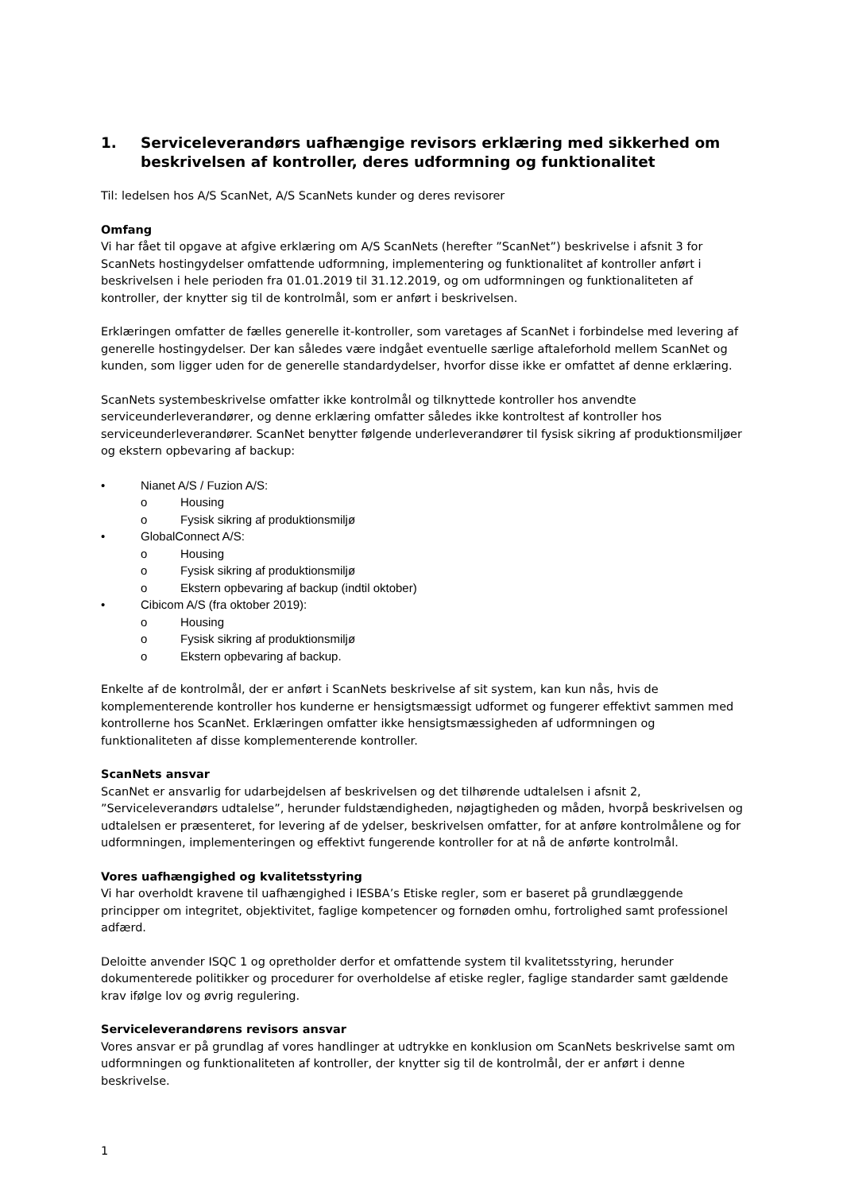1. Serviceleverandørs uafhængige revisors erklæring med sikkerhed om beskrivelsen af kontroller, deres udformning og funktionalitet
Til: ledelsen hos A/S ScanNet, A/S ScanNets kunder og deres revisorer
Omfang
Vi har fået til opgave at afgive erklæring om A/S ScanNets (herefter ”ScanNet”) beskrivelse i afsnit 3 for ScanNets hostingydelser omfattende udformning, implementering og funktionalitet af kontroller anført i beskrivelsen i hele perioden fra 01.01.2019 til 31.12.2019, og om udformningen og funktionaliteten af kontroller, der knytter sig til de kontrolmål, som er anført i beskrivelsen.
Erklæringen omfatter de fælles generelle it-kontroller, som varetages af ScanNet i forbindelse med levering af generelle hostingydelser. Der kan således være indgået eventuelle særlige aftaleforhold mellem ScanNet og kunden, som ligger uden for de generelle standardydelser, hvorfor disse ikke er omfattet af denne erklæring.
ScanNets systembeskrivelse omfatter ikke kontrolmål og tilknyttede kontroller hos anvendte serviceunderleverandører, og denne erklæring omfatter således ikke kontroltest af kontroller hos serviceunderleverandører. ScanNet benytter følgende underleverandører til fysisk sikring af produktionsmiljøer og ekstern opbevaring af backup:
• Nianet A/S / Fuzion A/S:
o Housing
o Fysisk sikring af produktionsmiljø
• GlobalConnect A/S:
o Housing
o Fysisk sikring af produktionsmiljø
o Ekstern opbevaring af backup (indtil oktober)
• Cibicom A/S (fra oktober 2019):
o Housing
o Fysisk sikring af produktionsmiljø
o Ekstern opbevaring af backup.
Enkelte af de kontrolmål, der er anført i ScanNets beskrivelse af sit system, kan kun nås, hvis de komplementerende kontroller hos kunderne er hensigtsmæssigt udformet og fungerer effektivt sammen med kontrollerne hos ScanNet. Erklæringen omfatter ikke hensigtsmæssigheden af udformningen og funktionaliteten af disse komplementerende kontroller.
ScanNets ansvar
ScanNet er ansvarlig for udarbejdelsen af beskrivelsen og det tilhørende udtalelsen i afsnit 2, ”Serviceleverandørs udtalelse”, herunder fuldstændigheden, nøjagtigheden og måden, hvorpå beskrivelsen og udtalelsen er præsenteret, for levering af de ydelser, beskrivelsen omfatter, for at anføre kontrolmålene og for udformningen, implementeringen og effektivt fungerende kontroller for at nå de anførte kontrolmål.
Vores uafhængighed og kvalitetsstyring
Vi har overholdt kravene til uafhængighed i IESBA’s Etiske regler, som er baseret på grundlæggende principper om integritet, objektivitet, faglige kompetencer og fornøden omhu, fortrolighed samt professionel adfærd.
Deloitte anvender ISQC 1 og opretholder derfor et omfattende system til kvalitetsstyring, herunder dokumenterede politikker og procedurer for overholdelse af etiske regler, faglige standarder samt gældende krav ifølge lov og øvrig regulering.
Serviceleverandørens revisors ansvar
Vores ansvar er på grundlag af vores handlinger at udtrykke en konklusion om ScanNets beskrivelse samt om udformningen og funktionaliteten af kontroller, der knytter sig til de kontrolmål, der er anført i denne beskrivelse.
1